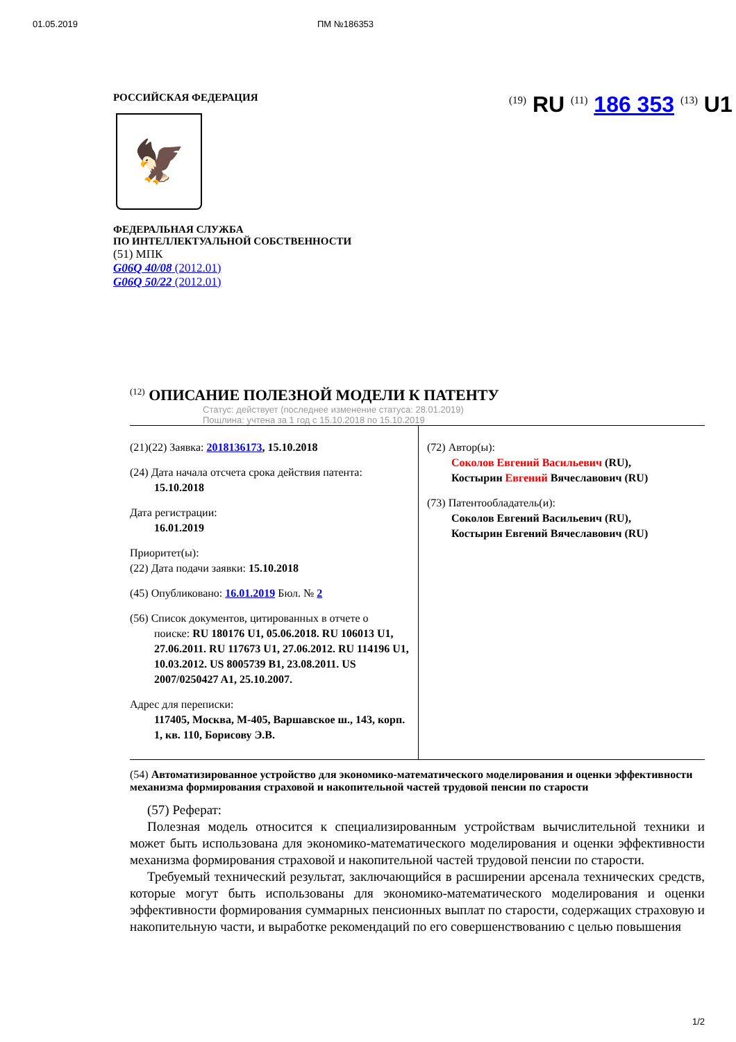01.05.2019 ПМ №186353
РОССИЙСКАЯ ФЕДЕРАЦИЯ
🦅
ФЕДЕРАЛЬНАЯ СЛУЖБА
ПО ИНТЕЛЛЕКТУАЛЬНОЙ СОБСТВЕННОСТИ
(51) МПК
G06Q 40/08 (2012.01)
G06Q 50/22 (2012.01)
<sup>(19)</sup> RU <sup>(11)</sup> 186 353 <sup>(13)</sup> U1
<sup>(12)</sup> ОПИСАНИЕ ПОЛЕЗНОЙ МОДЕЛИ К ПАТЕНТУ
Статус: действует (последнее изменение статуса: 28.01.2019)
Пошлина: учтена за 1 год с 15.10.2018 по 15.10.2019
(21)(22) Заявка: 2018136173, 15.10.2018
(24) Дата начала отсчета срока действия патента:
15.10.2018
Дата регистрации:
16.01.2019
Приоритет(ы):
(22) Дата подачи заявки: 15.10.2018
(45) Опубликовано: 16.01.2019 Бюл. № 2
(56) Список документов, цитированных в отчете о
поиске: RU 180176 U1, 05.06.2018. RU 106013 U1, 27.06.2011. RU 117673 U1, 27.06.2012. RU 114196 U1, 10.03.2012. US 8005739 B1, 23.08.2011. US 2007/0250427 A1, 25.10.2007.
Адрес для переписки:
117405, Москва, М-405, Варшавское ш., 143, корп. 1, кв. 110, Борисову Э.В.
(72) Автор(ы):
Соколов Евгений Васильевич (RU),
Костырин Евгений Вячеславович (RU)
(73) Патентообладатель(и):
Соколов Евгений Васильевич (RU),
Костырин Евгений Вячеславович (RU)
(54) Автоматизированное устройство для экономико-математического моделирования и оценки эффективности механизма формирования страховой и накопительной частей трудовой пенсии по старости
(57) Реферат:
Полезная модель относится к специализированным устройствам вычислительной техники и может быть использована для экономико-математического моделирования и оценки эффективности механизма формирования страховой и накопительной частей трудовой пенсии по старости.
Требуемый технический результат, заключающийся в расширении арсенала технических средств, которые могут быть использованы для экономико-математического моделирования и оценки эффективности формирования суммарных пенсионных выплат по старости, содержащих страховую и накопительную части, и выработке рекомендаций по его совершенствованию с целью повышения
1/2